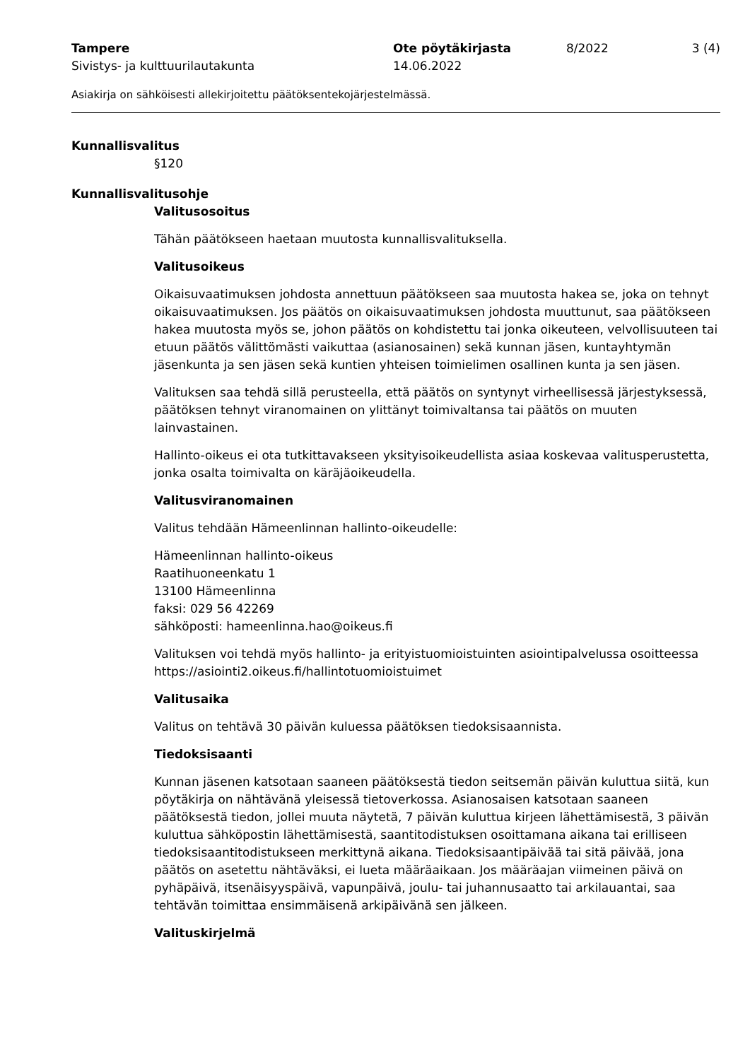Tampere
Sivistys- ja kulttuurilautakunta
Ote pöytäkirjasta
14.06.2022
8/2022 3 (4)
Asiakirja on sähköisesti allekirjoitettu päätöksentekojärjestelmässä.
Kunnallisvalitus
§120
Kunnallisvalitusohje
Valitusosoitus
Tähän päätökseen haetaan muutosta kunnallisvalituksella.
Valitusoikeus
Oikaisuvaatimuksen johdosta annettuun päätökseen saa muutosta hakea se, joka on tehnyt oikaisuvaatimuksen. Jos päätös on oikaisuvaatimuksen johdosta muuttunut, saa päätökseen hakea muutosta myös se, johon päätös on kohdistettu tai jonka oikeuteen, velvollisuuteen tai etuun päätös välittömästi vaikuttaa (asianosainen) sekä kunnan jäsen, kuntayhtymän jäsenkunta ja sen jäsen sekä kuntien yhteisen toimielimen osallinen kunta ja sen jäsen.
Valituksen saa tehdä sillä perusteella, että päätös on syntynyt virheellisessä järjestyksessä, päätöksen tehnyt viranomainen on ylittänyt toimivaltansa tai päätös on muuten lainvastainen.
Hallinto-oikeus ei ota tutkittavakseen yksityisoikeudellista asiaa koskevaa valitusperustetta, jonka osalta toimivalta on käräjäoikeudella.
Valitusviranomainen
Valitus tehdään Hämeenlinnan hallinto-oikeudelle:
Hämeenlinnan hallinto-oikeus
Raatihuoneenkatu 1
13100 Hämeenlinna
faksi: 029 56 42269
sähköposti: hameenlinna.hao@oikeus.fi
Valituksen voi tehdä myös hallinto- ja erityistuomioistuinten asiointipalvelussa osoitteessa https://asiointi2.oikeus.fi/hallintotuomioistuimet
Valitusaika
Valitus on tehtävä 30 päivän kuluessa päätöksen tiedoksisaannista.
Tiedoksisaanti
Kunnan jäsenen katsotaan saaneen päätöksestä tiedon seitsemän päivän kuluttua siitä, kun pöytäkirja on nähtävänä yleisessä tietoverkossa. Asianosaisen katsotaan saaneen päätöksestä tiedon, jollei muuta näytetä, 7 päivän kuluttua kirjeen lähettämisestä, 3 päivän kuluttua sähköpostin lähettämisestä, saantitodistuksen osoittamana aikana tai erilliseen tiedoksisaantitodistukseen merkittynä aikana. Tiedoksisaantipäivää tai sitä päivää, jona päätös on asetettu nähtäväksi, ei lueta määräaikaan. Jos määräajan viimeinen päivä on pyhäpäivä, itsenäisyyspäivä, vapunpäivä, joulu- tai juhannusaatto tai arkilauantai, saa tehtävän toimittaa ensimmäisenä arkipäivänä sen jälkeen.
Valituskirjelmä